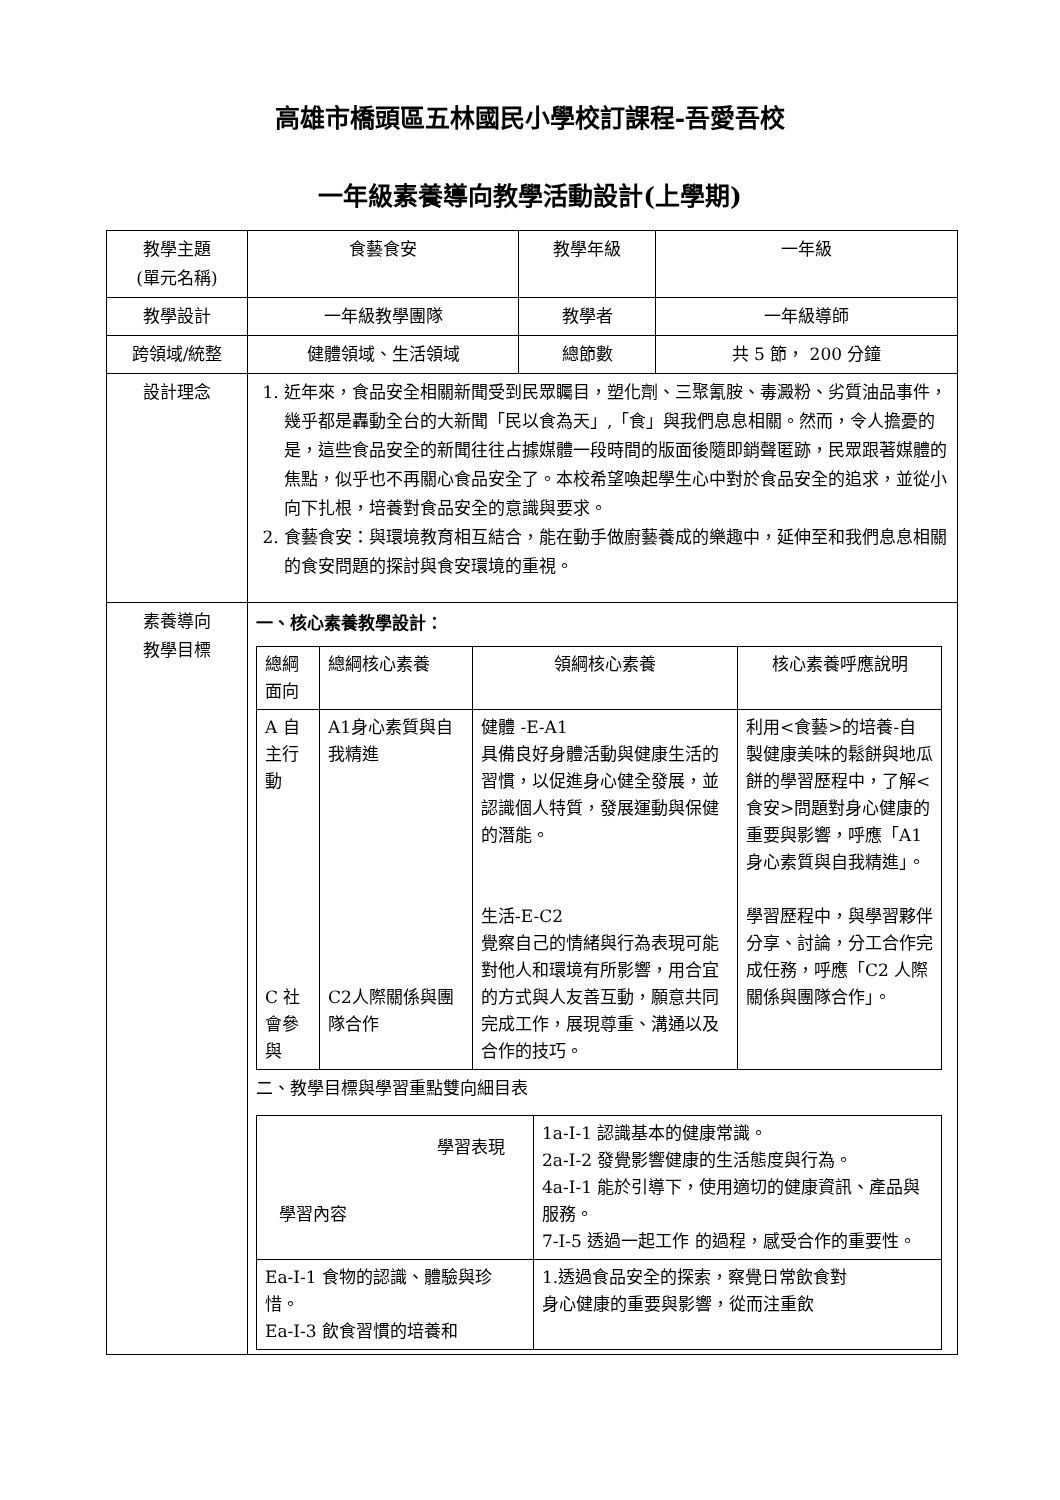高雄市橋頭區五林國民小學校訂課程-吾愛吾校
一年級素養導向教學活動設計(上學期)
| 教學主題 (單元名稱) | 食藝食安 | 教學年級 | 一年級 |
| 教學設計 | 一年級教學團隊 | 教學者 | 一年級導師 |
| 跨領域/統整 | 健體領域、生活領域 | 總節數 | 共 5 節， 200 分鐘 |
| 設計理念 | 1. 近年來，食品安全相關新聞受到民眾矚目，塑化劑、三聚氰胺、毒澱粉、劣質油品事件，幾乎都是轟動全台的大新聞「民以食為天」,「食」與我們息息相關。然而，令人擔憂的是，這些食品安全的新聞往往占據媒體一段時間的版面後隨即銷聲匿跡，民眾跟著媒體的焦點，似乎也不再關心食品安全了。本校希望喚起學生心中對於食品安全的追求，並從小向下扎根，培養對食品安全的意識與要求。 2. 食藝食安：與環境教育相互結合，能在動手做廚藝養成的樂趣中，延伸至和我們息息相關的食安問題的探討與食安環境的重視。 | | |
| 素養導向 教學目標 | 一、核心素養教學設計： / 總綱 面向 / 總綱核心素養 / 領綱核心素養 / 核心素養呼應說明 / / A 自主行動 C 社會參與 / A1身心素質與自我精進 C2人際關係與團隊合作 / 健體 -E-A1 具備良好身體活動與健康生活的習慣，以促進身心健全發展，並認識個人特質，發展運動與保健的潛能。 生活-E-C2 覺察自己的情緒與行為表現可能對他人和環境有所影響，用合宜的方式與人友善互動，願意共同完成工作，展現尊重、溝通以及合作的技巧。 / 利用<食藝>的培養-自製健康美味的鬆餅與地瓜餅的學習歷程中，了解<食安>問題對身心健康的重要與影響，呼應「A1 身心素質與自我精進」。 學習歷程中，與學習夥伴分享、討論，分工合作完成任務，呼應「C2 人際關係與團隊合作」。 / 二、教學目標與學習重點雙向細目表 / 學習表現 學習內容 / 1a-Ⅰ-1 認識基本的健康常識。 2a-Ⅰ-2 發覺影響健康的生活態度與行為。 4a-Ⅰ-1 能於引導下，使用適切的健康資訊、產品與服務。 7-I-5 透過一起工作 的過程，感受合作的重要性。 / / Ea-Ⅰ-1 食物的認識、體驗與珍惜。 Ea-Ⅰ-3 飲食習慣的培養和 / 1.透過食品安全的探索，察覺日常飲食對 身心健康的重要與影響，從而注重飲 / | | |